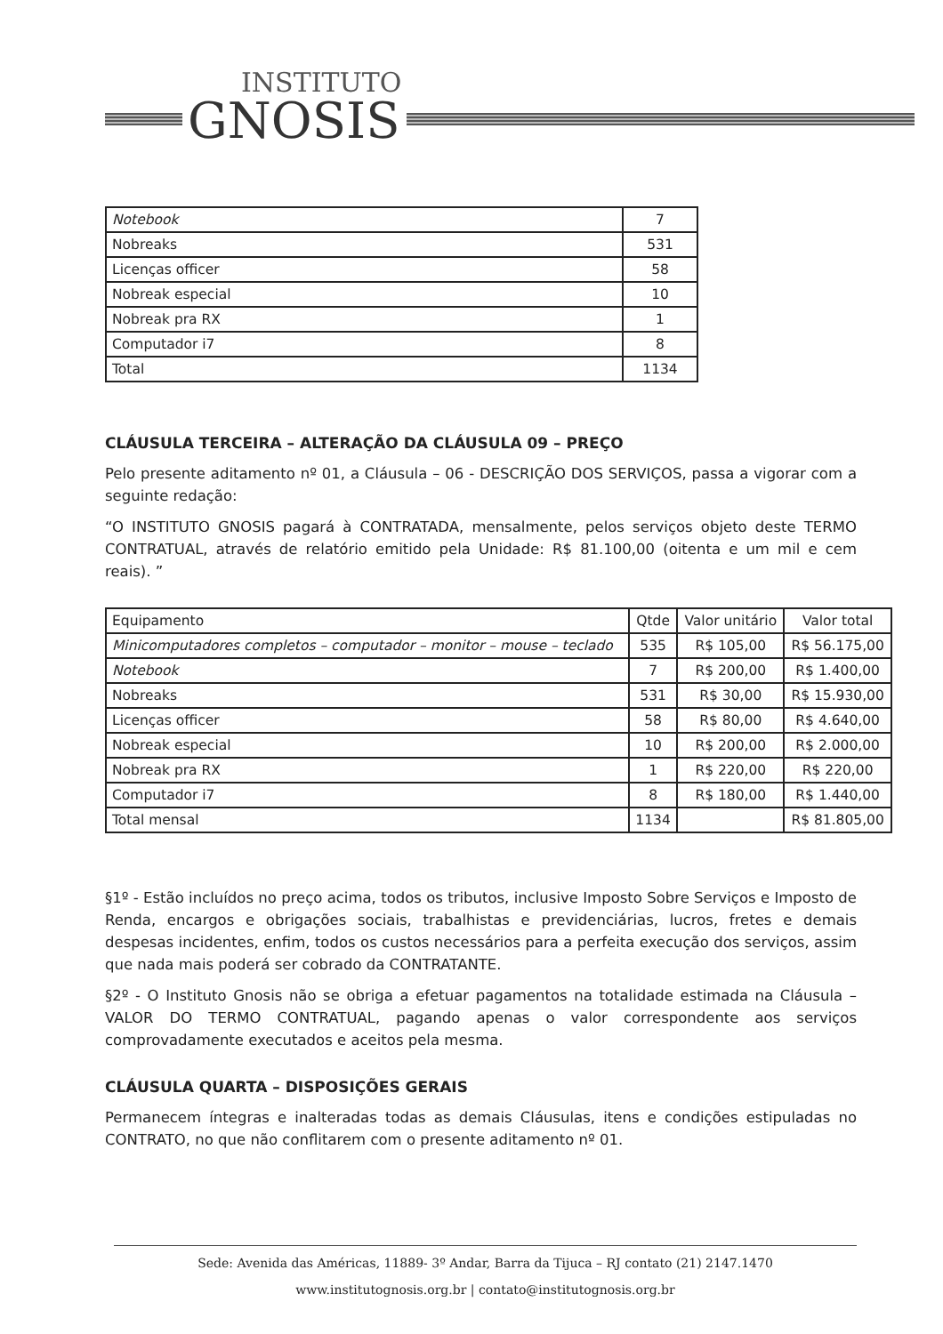INSTITUTO
GNOSIS
| Notebook | 7 |
| Nobreaks | 531 |
| Licenças officer | 58 |
| Nobreak especial | 10 |
| Nobreak pra RX | 1 |
| Computador i7 | 8 |
| Total | 1134 |
CLÁUSULA TERCEIRA – ALTERAÇÃO DA CLÁUSULA 09 – PREÇO
Pelo presente aditamento nº 01, a Cláusula – 06 - DESCRIÇÃO DOS SERVIÇOS, passa a vigorar com a seguinte redação:
“O INSTITUTO GNOSIS pagará à CONTRATADA, mensalmente, pelos serviços objeto deste TERMO CONTRATUAL, através de relatório emitido pela Unidade: R$ 81.100,00 (oitenta e um mil e cem reais). ”
| Equipamento | Qtde | Valor unitário | Valor total |
| --- | --- | --- | --- |
| Minicomputadores completos – computador – monitor – mouse – teclado | 535 | R$ 105,00 | R$ 56.175,00 |
| Notebook | 7 | R$ 200,00 | R$ 1.400,00 |
| Nobreaks | 531 | R$ 30,00 | R$ 15.930,00 |
| Licenças officer | 58 | R$ 80,00 | R$ 4.640,00 |
| Nobreak especial | 10 | R$ 200,00 | R$ 2.000,00 |
| Nobreak pra RX | 1 | R$ 220,00 | R$ 220,00 |
| Computador i7 | 8 | R$ 180,00 | R$ 1.440,00 |
| Total mensal | 1134 | | R$ 81.805,00 |
§1º - Estão incluídos no preço acima, todos os tributos, inclusive Imposto Sobre Serviços e Imposto de Renda, encargos e obrigações sociais, trabalhistas e previdenciárias, lucros, fretes e demais despesas incidentes, enfim, todos os custos necessários para a perfeita execução dos serviços, assim que nada mais poderá ser cobrado da CONTRATANTE.
§2º - O Instituto Gnosis não se obriga a efetuar pagamentos na totalidade estimada na Cláusula – VALOR DO TERMO CONTRATUAL, pagando apenas o valor correspondente aos serviços comprovadamente executados e aceitos pela mesma.
CLÁUSULA QUARTA – DISPOSIÇÕES GERAIS
Permanecem íntegras e inalteradas todas as demais Cláusulas, itens e condições estipuladas no CONTRATO, no que não conflitarem com o presente aditamento nº 01.
Sede: Avenida das Américas, 11889- 3º Andar, Barra da Tijuca – RJ contato (21) 2147.1470
www.institutognosis.org.br | contato@institutognosis.org.br